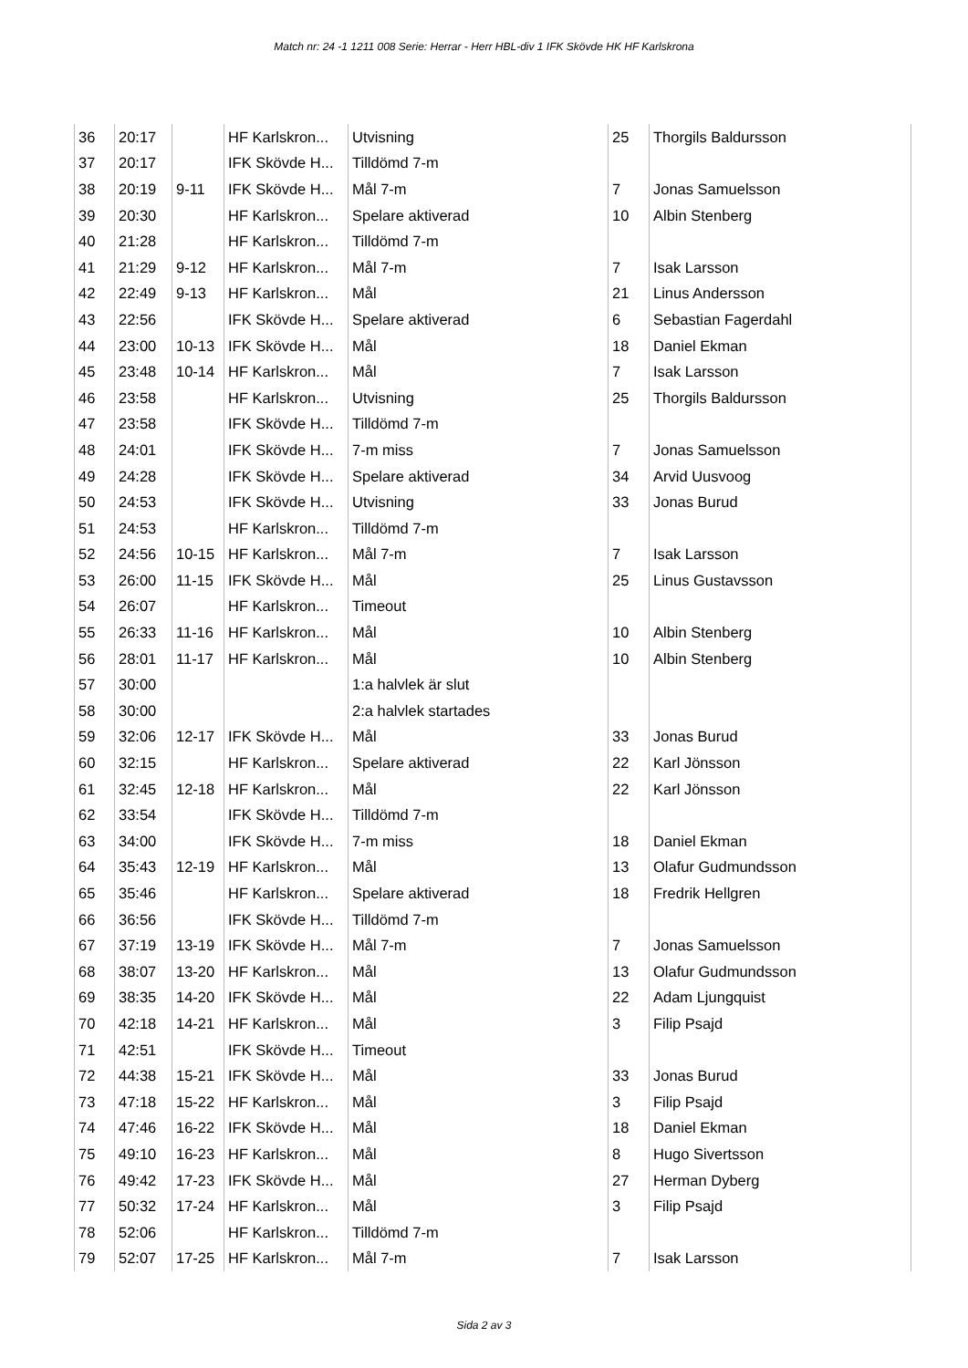Match nr: 24 -1 1211 008 Serie: Herrar - Herr HBL-div 1 IFK Skövde HK HF Karlskrona
| 36 | 20:17 | | HF Karlskron... | Utvisning | 25 | Thorgils Baldursson |
| 37 | 20:17 | | IFK Skövde H... | Tilldömd 7-m | | |
| 38 | 20:19 | 9-11 | IFK Skövde H... | Mål 7-m | 7 | Jonas Samuelsson |
| 39 | 20:30 | | HF Karlskron... | Spelare aktiverad | 10 | Albin Stenberg |
| 40 | 21:28 | | HF Karlskron... | Tilldömd 7-m | | |
| 41 | 21:29 | 9-12 | HF Karlskron... | Mål 7-m | 7 | Isak Larsson |
| 42 | 22:49 | 9-13 | HF Karlskron... | Mål | 21 | Linus Andersson |
| 43 | 22:56 | | IFK Skövde H... | Spelare aktiverad | 6 | Sebastian Fagerdahl |
| 44 | 23:00 | 10-13 | IFK Skövde H... | Mål | 18 | Daniel Ekman |
| 45 | 23:48 | 10-14 | HF Karlskron... | Mål | 7 | Isak Larsson |
| 46 | 23:58 | | HF Karlskron... | Utvisning | 25 | Thorgils Baldursson |
| 47 | 23:58 | | IFK Skövde H... | Tilldömd 7-m | | |
| 48 | 24:01 | | IFK Skövde H... | 7-m miss | 7 | Jonas Samuelsson |
| 49 | 24:28 | | IFK Skövde H... | Spelare aktiverad | 34 | Arvid Uusvoog |
| 50 | 24:53 | | IFK Skövde H... | Utvisning | 33 | Jonas Burud |
| 51 | 24:53 | | HF Karlskron... | Tilldömd 7-m | | |
| 52 | 24:56 | 10-15 | HF Karlskron... | Mål 7-m | 7 | Isak Larsson |
| 53 | 26:00 | 11-15 | IFK Skövde H... | Mål | 25 | Linus Gustavsson |
| 54 | 26:07 | | HF Karlskron... | Timeout | | |
| 55 | 26:33 | 11-16 | HF Karlskron... | Mål | 10 | Albin Stenberg |
| 56 | 28:01 | 11-17 | HF Karlskron... | Mål | 10 | Albin Stenberg |
| 57 | 30:00 | | | 1:a halvlek är slut | | |
| 58 | 30:00 | | | 2:a halvlek startades | | |
| 59 | 32:06 | 12-17 | IFK Skövde H... | Mål | 33 | Jonas Burud |
| 60 | 32:15 | | HF Karlskron... | Spelare aktiverad | 22 | Karl Jönsson |
| 61 | 32:45 | 12-18 | HF Karlskron... | Mål | 22 | Karl Jönsson |
| 62 | 33:54 | | IFK Skövde H... | Tilldömd 7-m | | |
| 63 | 34:00 | | IFK Skövde H... | 7-m miss | 18 | Daniel Ekman |
| 64 | 35:43 | 12-19 | HF Karlskron... | Mål | 13 | Olafur Gudmundsson |
| 65 | 35:46 | | HF Karlskron... | Spelare aktiverad | 18 | Fredrik Hellgren |
| 66 | 36:56 | | IFK Skövde H... | Tilldömd 7-m | | |
| 67 | 37:19 | 13-19 | IFK Skövde H... | Mål 7-m | 7 | Jonas Samuelsson |
| 68 | 38:07 | 13-20 | HF Karlskron... | Mål | 13 | Olafur Gudmundsson |
| 69 | 38:35 | 14-20 | IFK Skövde H... | Mål | 22 | Adam Ljungquist |
| 70 | 42:18 | 14-21 | HF Karlskron... | Mål | 3 | Filip Psajd |
| 71 | 42:51 | | IFK Skövde H... | Timeout | | |
| 72 | 44:38 | 15-21 | IFK Skövde H... | Mål | 33 | Jonas Burud |
| 73 | 47:18 | 15-22 | HF Karlskron... | Mål | 3 | Filip Psajd |
| 74 | 47:46 | 16-22 | IFK Skövde H... | Mål | 18 | Daniel Ekman |
| 75 | 49:10 | 16-23 | HF Karlskron... | Mål | 8 | Hugo Sivertsson |
| 76 | 49:42 | 17-23 | IFK Skövde H... | Mål | 27 | Herman Dyberg |
| 77 | 50:32 | 17-24 | HF Karlskron... | Mål | 3 | Filip Psajd |
| 78 | 52:06 | | HF Karlskron... | Tilldömd 7-m | | |
| 79 | 52:07 | 17-25 | HF Karlskron... | Mål 7-m | 7 | Isak Larsson |
Sida 2 av 3